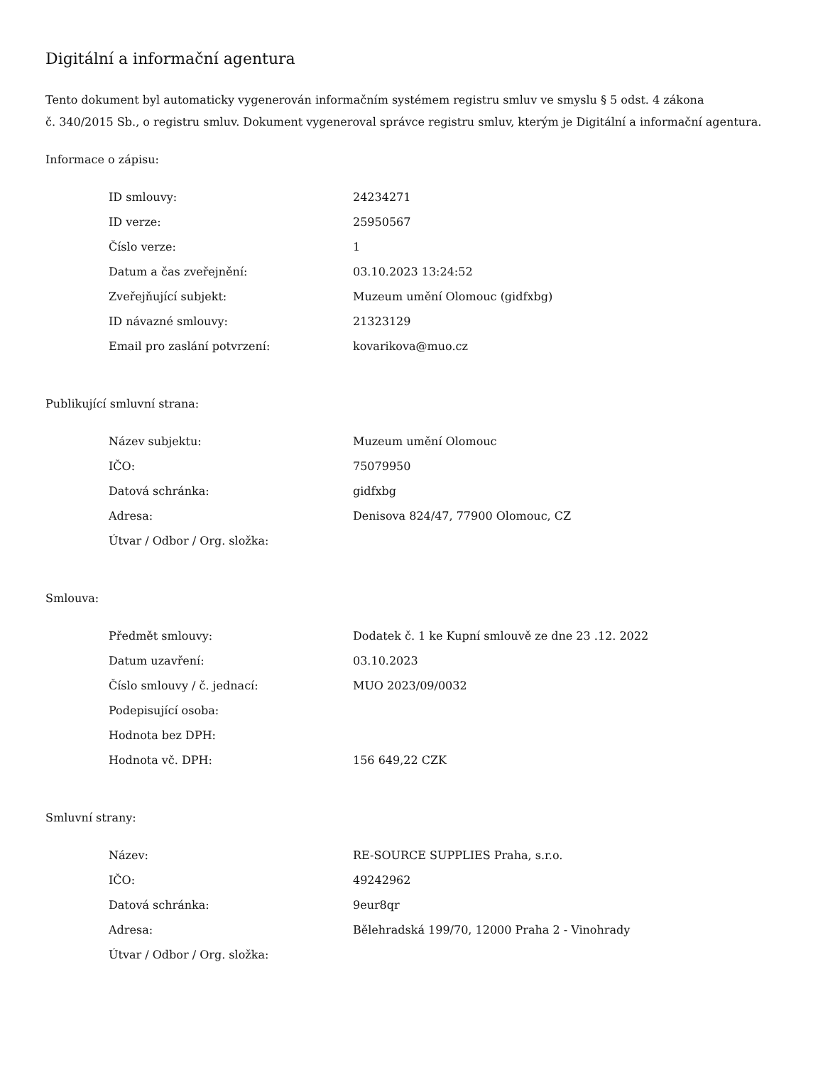Digitální a informační agentura
Tento dokument byl automaticky vygenerován informačním systémem registru smluv ve smyslu § 5 odst. 4 zákona
č. 340/2015 Sb., o registru smluv. Dokument vygeneroval správce registru smluv, kterým je Digitální a informační agentura.
Informace o zápisu:
| ID smlouvy: | 24234271 |
| ID verze: | 25950567 |
| Číslo verze: | 1 |
| Datum a čas zveřejnění: | 03.10.2023 13:24:52 |
| Zveřejňující subjekt: | Muzeum umění Olomouc (gidfxbg) |
| ID návazné smlouvy: | 21323129 |
| Email pro zaslání potvrzení: | kovarikova@muo.cz |
Publikující smluvní strana:
| Název subjektu: | Muzeum umění Olomouc |
| IČO: | 75079950 |
| Datová schránka: | gidfxbg |
| Adresa: | Denisova 824/47, 77900 Olomouc, CZ |
| Útvar / Odbor / Org. složka: | |
Smlouva:
| Předmět smlouvy: | Dodatek č. 1 ke Kupní smlouvě ze dne 23 .12. 2022 |
| Datum uzavření: | 03.10.2023 |
| Číslo smlouvy / č. jednací: | MUO 2023/09/0032 |
| Podepisující osoba: | |
| Hodnota bez DPH: | |
| Hodnota vč. DPH: | 156 649,22 CZK |
Smluvní strany:
| Název: | RE-SOURCE SUPPLIES Praha, s.r.o. |
| IČO: | 49242962 |
| Datová schránka: | 9eur8qr |
| Adresa: | Bělehradská 199/70, 12000 Praha 2 - Vinohrady |
| Útvar / Odbor / Org. složka: | |